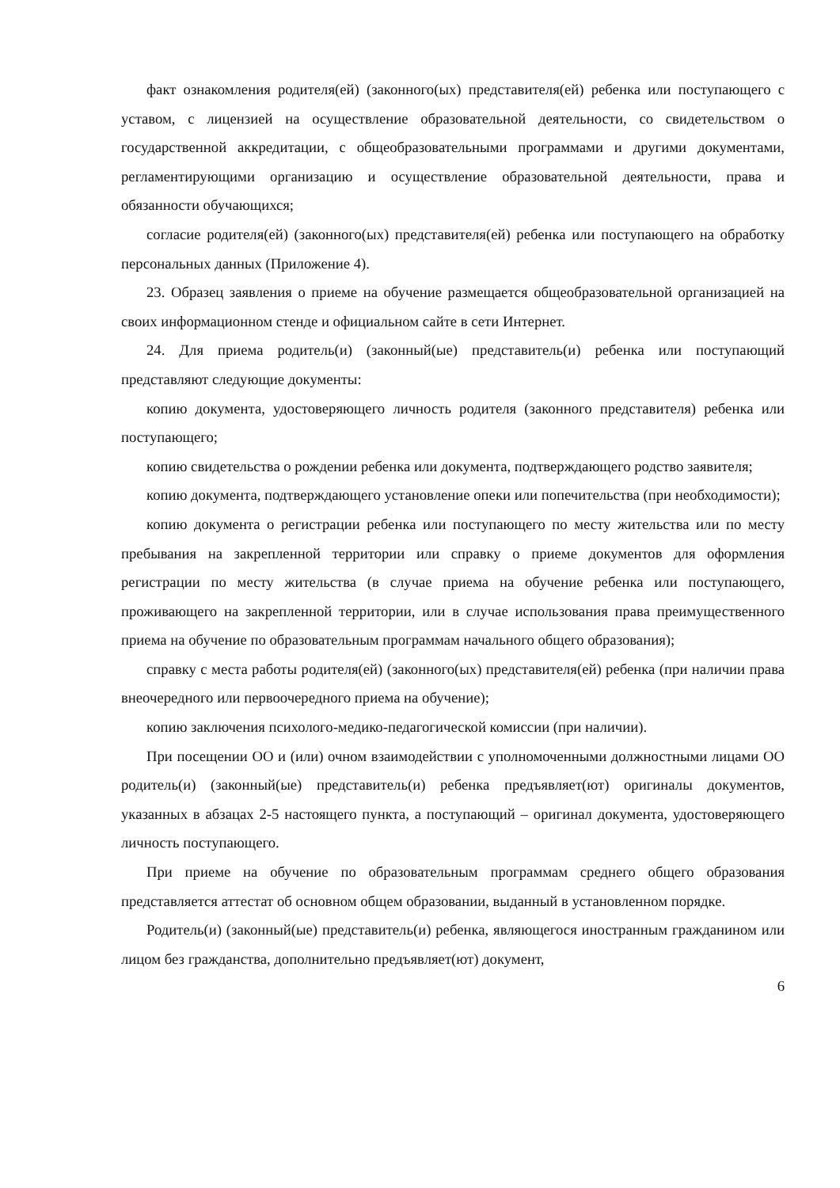факт ознакомления родителя(ей) (законного(ых) представителя(ей) ребенка или поступающего с уставом, с лицензией на осуществление образовательной деятельности, со свидетельством о государственной аккредитации, с общеобразовательными программами и другими документами, регламентирующими организацию и осуществление образовательной деятельности, права и обязанности обучающихся;
согласие родителя(ей) (законного(ых) представителя(ей) ребенка или поступающего на обработку персональных данных (Приложение 4).
23. Образец заявления о приеме на обучение размещается общеобразовательной организацией на своих информационном стенде и официальном сайте в сети Интернет.
24. Для приема родитель(и) (законный(ые) представитель(и) ребенка или поступающий представляют следующие документы:
копию документа, удостоверяющего личность родителя (законного представителя) ребенка или поступающего;
копию свидетельства о рождении ребенка или документа, подтверждающего родство заявителя;
копию документа, подтверждающего установление опеки или попечительства (при необходимости);
копию документа о регистрации ребенка или поступающего по месту жительства или по месту пребывания на закрепленной территории или справку о приеме документов для оформления регистрации по месту жительства (в случае приема на обучение ребенка или поступающего, проживающего на закрепленной территории, или в случае использования права преимущественного приема на обучение по образовательным программам начального общего образования);
справку с места работы родителя(ей) (законного(ых) представителя(ей) ребенка (при наличии права внеочередного или первоочередного приема на обучение);
копию заключения психолого-медико-педагогической комиссии (при наличии).
При посещении ОО и (или) очном взаимодействии с уполномоченными должностными лицами ОО родитель(и) (законный(ые) представитель(и) ребенка предъявляет(ют) оригиналы документов, указанных в абзацах 2-5 настоящего пункта, а поступающий – оригинал документа, удостоверяющего личность поступающего.
При приеме на обучение по образовательным программам среднего общего образования представляется аттестат об основном общем образовании, выданный в установленном порядке.
Родитель(и) (законный(ые) представитель(и) ребенка, являющегося иностранным гражданином или лицом без гражданства, дополнительно предъявляет(ют) документ,
6